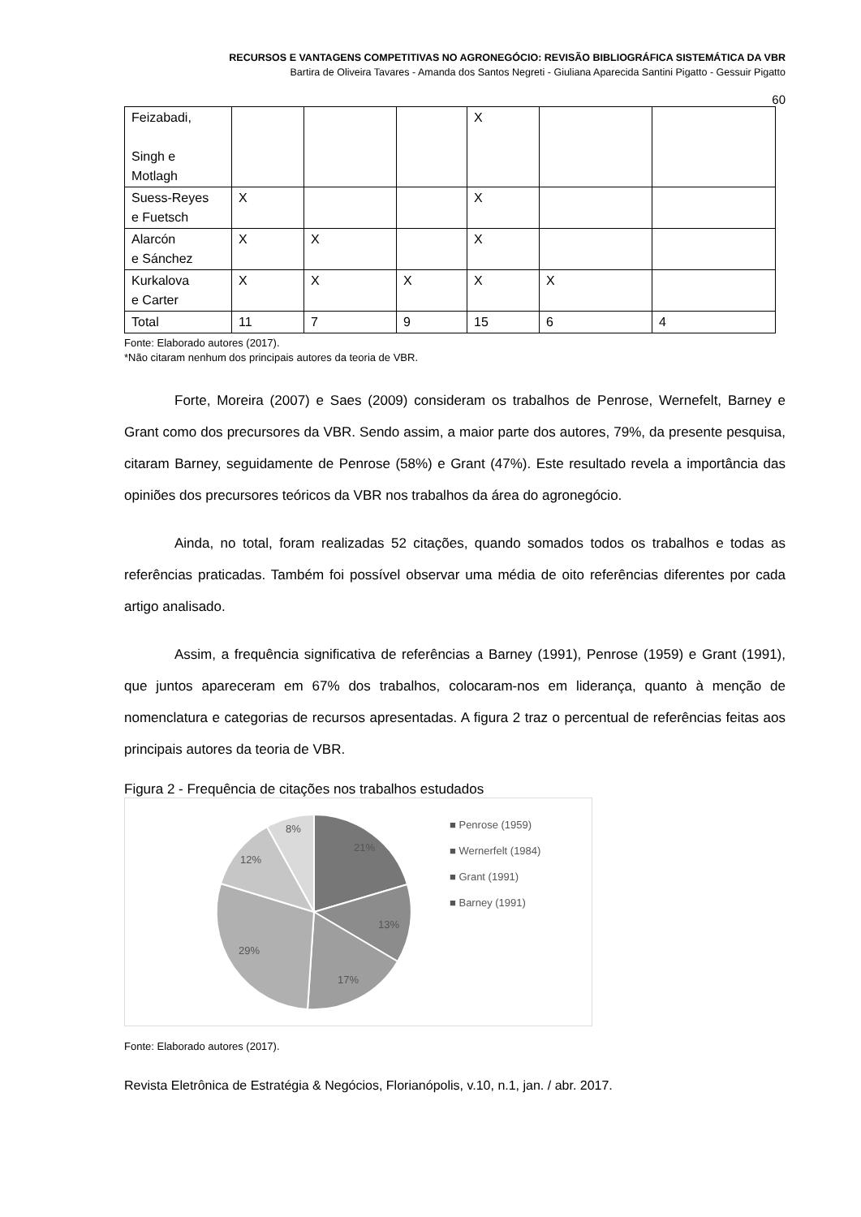RECURSOS E VANTAGENS COMPETITIVAS NO AGRONEGÓCIO: REVISÃO BIBLIOGRÁFICA SISTEMÁTICA DA VBR
Bartira de Oliveira Tavares - Amanda dos Santos Negreti - Giuliana Aparecida Santini Pigatto - Gessuir Pigatto
60
| Feizabadi, Singh e Motlagh | | | | X | | |
| Suess-Reyes e Fuetsch | X | | | X | | |
| Alarcón e Sánchez | X | X | | X | | |
| Kurkalova e Carter | X | X | X | X | X | |
| Total | 11 | 7 | 9 | 15 | 6 | 4 |
Fonte: Elaborado autores (2017).
*Não citaram nenhum dos principais autores da teoria de VBR.
Forte, Moreira (2007) e Saes (2009) consideram os trabalhos de Penrose, Wernefelt, Barney e Grant como dos precursores da VBR. Sendo assim, a maior parte dos autores, 79%, da presente pesquisa, citaram Barney, seguidamente de Penrose (58%) e Grant (47%). Este resultado revela a importância das opiniões dos precursores teóricos da VBR nos trabalhos da área do agronegócio.
Ainda, no total, foram realizadas 52 citações, quando somados todos os trabalhos e todas as referências praticadas. Também foi possível observar uma média de oito referências diferentes por cada artigo analisado.
Assim, a frequência significativa de referências a Barney (1991), Penrose (1959) e Grant (1991), que juntos apareceram em 67% dos trabalhos, colocaram-nos em liderança, quanto à menção de nomenclatura e categorias de recursos apresentadas. A figura 2 traz o percentual de referências feitas aos principais autores da teoria de VBR.
Figura 2 - Frequência de citações nos trabalhos estudados
21%
13%
17%
29%
12%
8%
■ Penrose (1959)
■ Wernerfelt (1984)
■ Grant (1991)
■ Barney (1991)
Fonte: Elaborado autores (2017).
Revista Eletrônica de Estratégia & Negócios, Florianópolis, v.10, n.1, jan. / abr. 2017.